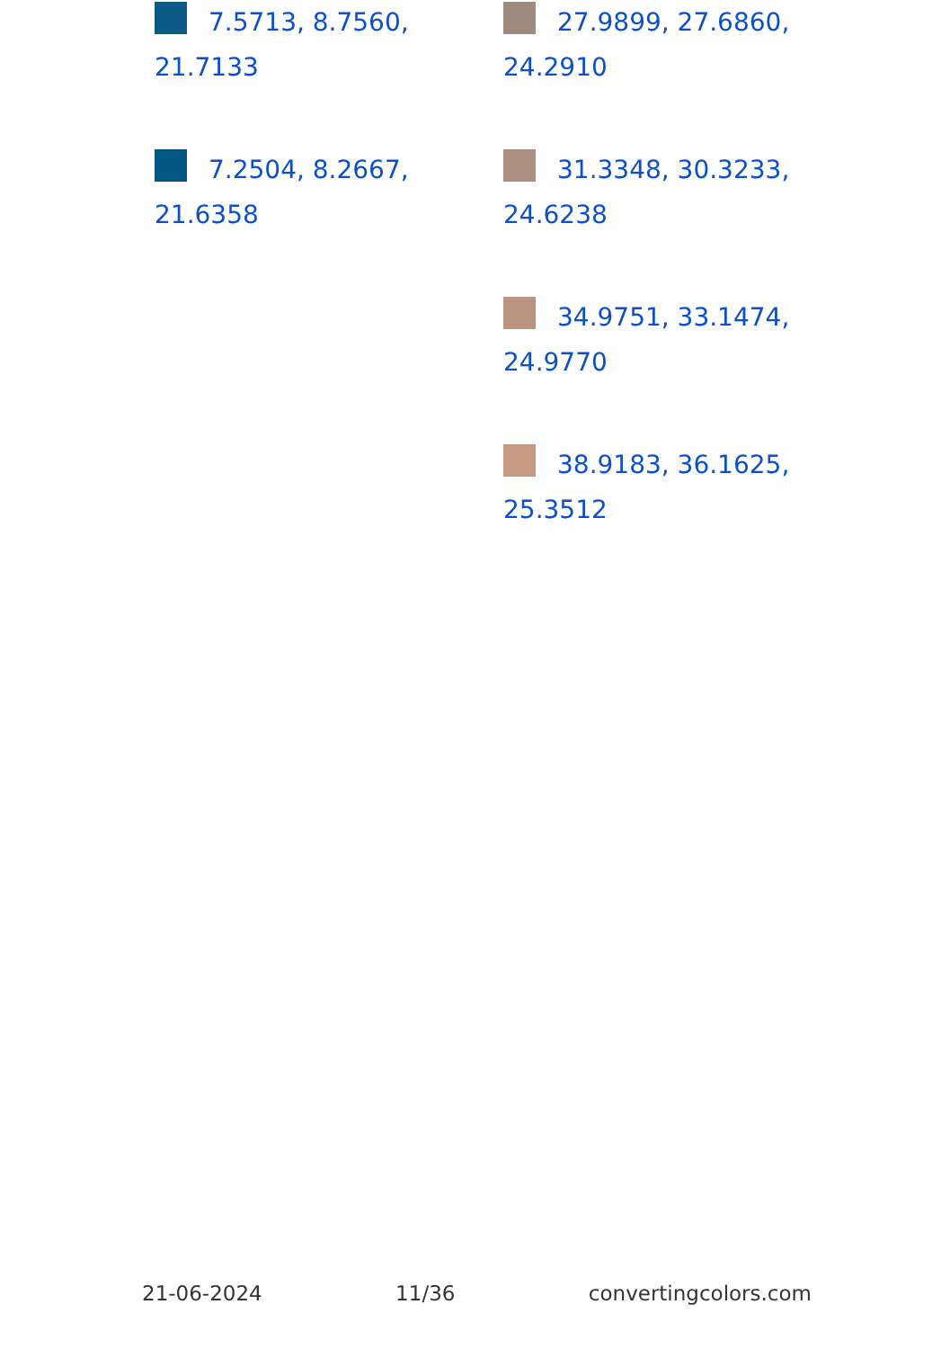7.5713, 8.7560, 21.7133
7.2504, 8.2667, 21.6358
27.9899, 27.6860, 24.2910
31.3348, 30.3233, 24.6238
34.9751, 33.1474, 24.9770
38.9183, 36.1625, 25.3512
21-06-2024 11/36 convertingcolors.com